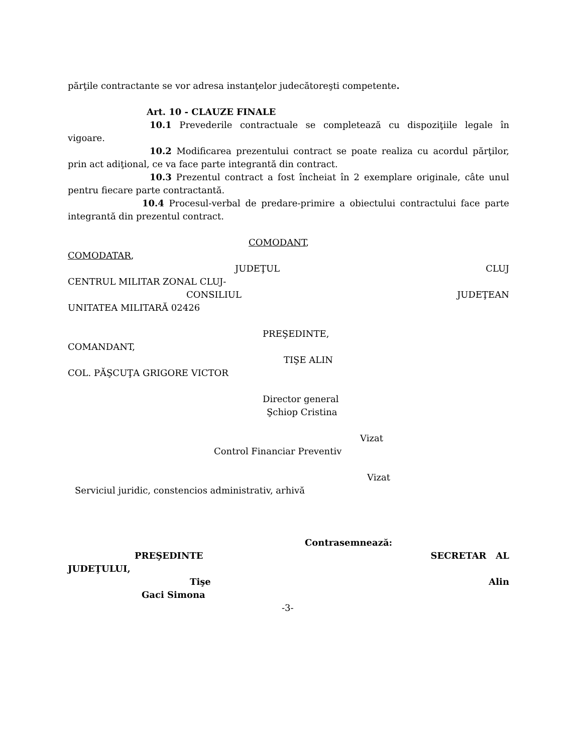părţile contractante se vor adresa instanţelor judecătoreşti competente.
Art. 10 - CLAUZE FINALE
10.1 Prevederile contractuale se completează cu dispoziţiile legale în vigoare.
10.2 Modificarea prezentului contract se poate realiza cu acordul părţilor, prin act adiţional, ce va face parte integrantă din contract.
10.3 Prezentul contract a fost încheiat în 2 exemplare originale, câte unul pentru fiecare parte contractantă.
10.4 Procesul-verbal de predare-primire a obiectului contractului face parte integrantă din prezentul contract.
COMODANT,
COMODATAR,
JUDEŢUL CLUJ
CENTRUL MILITAR ZONAL CLUJ-
CONSILIUL JUDEŢEAN
UNITATEA MILITARĂ 02426
PREŞEDINTE,
COMANDANT,
TIŞE ALIN
COL. PĂŞCUŢA GRIGORE VICTOR
Director general
Şchiop Cristina
Vizat
Control Financiar Preventiv
Vizat
Serviciul juridic, constencios administrativ, arhivă
Contrasemnează:
PREŞEDINTE SECRETAR AL
JUDEŢULUI,
Tişe Alin
Gaci Simona
-3-